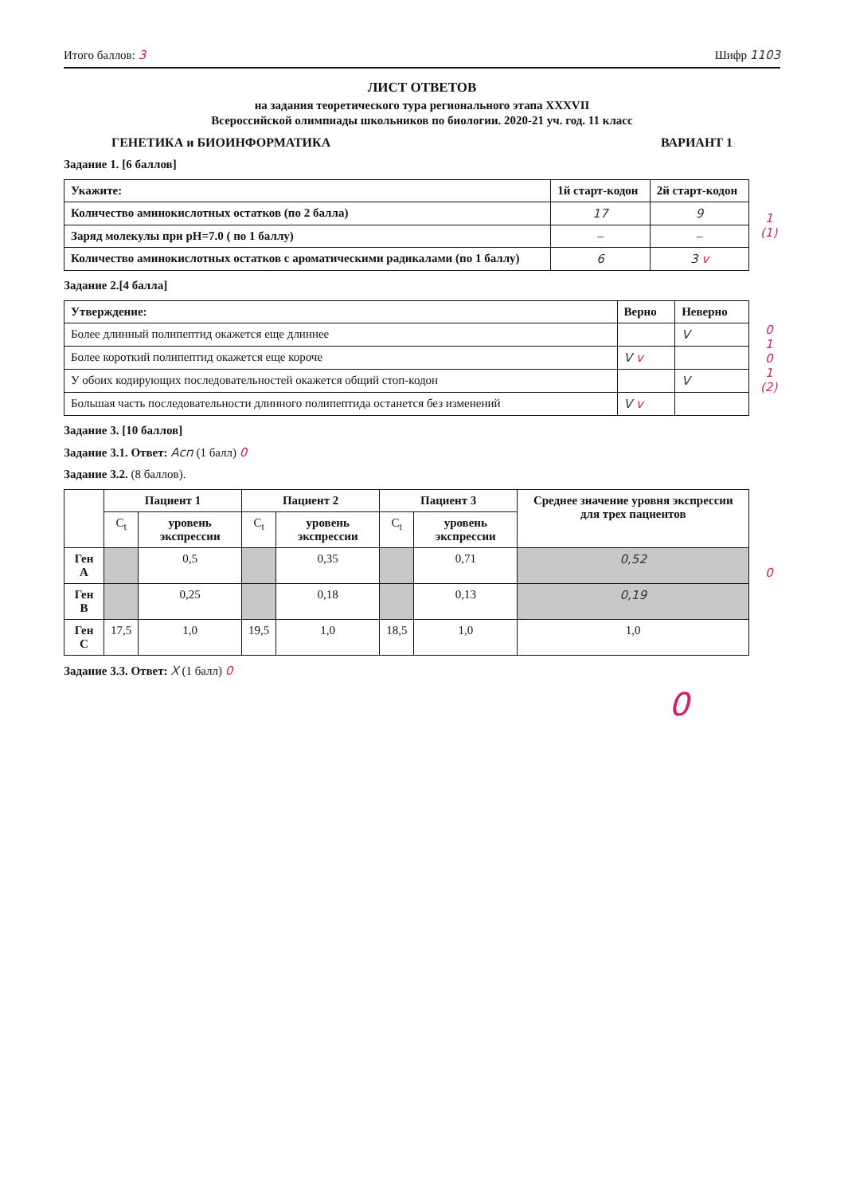Итого баллов: 3 Шифр 1103
ЛИСТ ОТВЕТОВ
на задания теоретического тура регионального этапа XXXVII
Всероссийской олимпиады школьников по биологии. 2020-21 уч. год. 11 класс
ГЕНЕТИКА и БИОИНФОРМАТИКА ВАРИАНТ 1
Задание 1. [6 баллов]
| Укажите: | 1й старт-кодон | 2й старт-кодон |
| --- | --- | --- |
| Количество аминокислотных остатков (по 2 балла) | 17 | 9 |
| Заряд молекулы при pH=7.0 ( по 1 баллу) | – | – |
| Количество аминокислотных остатков с ароматическими радикалами (по 1 баллу) | 6 | 3 v |
1
(1)
Задание 2.[4 балла]
| Утверждение: | Верно | Неверно |
| --- | --- | --- |
| Более длинный полипептид окажется еще длиннее | | V |
| Более короткий полипептид окажется еще короче | V v | |
| У обоих кодирующих последовательностей окажется общий стоп-кодон | | V |
| Большая часть последовательности длинного полипептида останется без изменений | V v | |
0
1
0
1
(2)
Задание 3. [10 баллов]
Задание 3.1. Ответ: Асп (1 балл) 0
Задание 3.2. (8 баллов).
| | Пациент 1 | | Пациент 2 | | Пациент 3 | | Среднее значение уровня экспрессии для трех пациентов |
| | C<sub>t</sub> | уровень экспрессии | C<sub>t</sub> | уровень экспрессии | C<sub>t</sub> | уровень экспрессии | |
| Ген A | | 0,5 | | 0,35 | | 0,71 | 0,52 |
| Ген B | | 0,25 | | 0,18 | | 0,13 | 0,19 |
| Ген C | 17,5 | 1,0 | 19,5 | 1,0 | 18,5 | 1,0 | 1,0 |
0
Задание 3.3. Ответ: Х (1 балл) 0
0